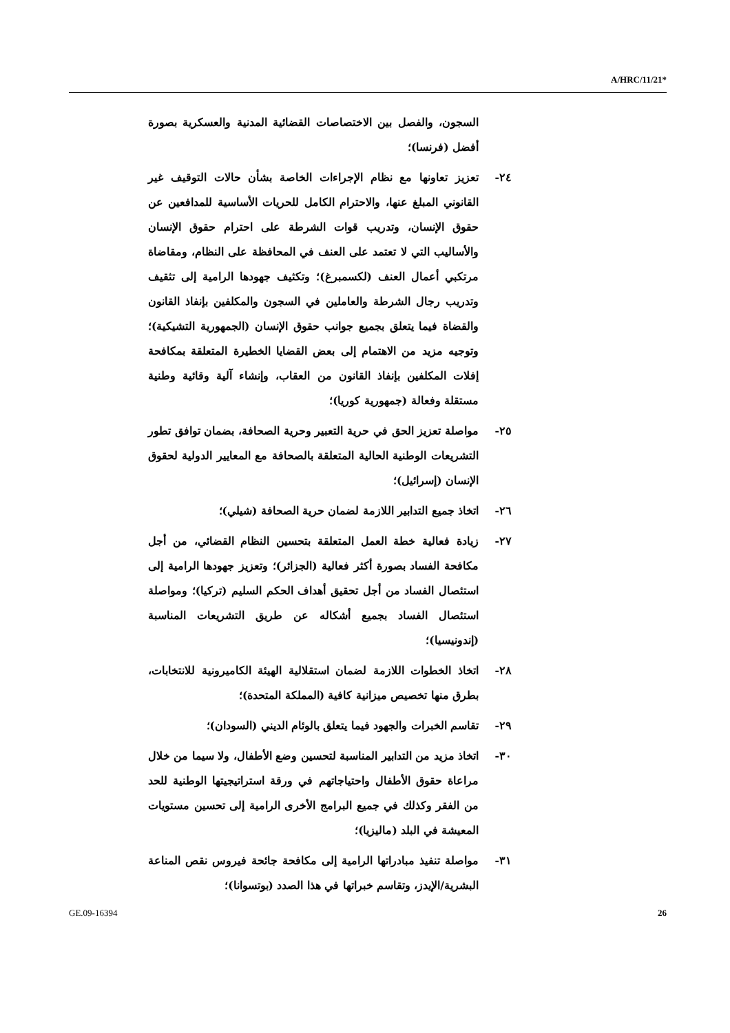A/HRC/11/21*
السجون، والفصل بين الاختصاصات القضائية المدنية والعسكرية بصورة أفضل (فرنسا)؛
٢٤- تعزيز تعاونها مع نظام الإجراءات الخاصة بشأن حالات التوقيف غير القانوني المبلغ عنها، والاحترام الكامل للحريات الأساسية للمدافعين عن حقوق الإنسان، وتدريب قوات الشرطة على احترام حقوق الإنسان والأساليب التي لا تعتمد على العنف في المحافظة على النظام، ومقاضاة مرتكبي أعمال العنف (لكسمبرغ)؛ وتكثيف جهودها الرامية إلى تثقيف وتدريب رجال الشرطة والعاملين في السجون والمكلفين بإنفاذ القانون والقضاة فيما يتعلق بجميع جوانب حقوق الإنسان (الجمهورية التشيكية)؛ وتوجيه مزيد من الاهتمام إلى بعض القضايا الخطيرة المتعلقة بمكافحة إفلات المكلفين بإنفاذ القانون من العقاب، وإنشاء آلية وقائية وطنية مستقلة وفعالة (جمهورية كوريا)؛
٢٥- مواصلة تعزيز الحق في حرية التعبير وحرية الصحافة، بضمان توافق تطور التشريعات الوطنية الحالية المتعلقة بالصحافة مع المعايير الدولية لحقوق الإنسان (إسرائيل)؛
٢٦- اتخاذ جميع التدابير اللازمة لضمان حرية الصحافة (شيلي)؛
٢٧- زيادة فعالية خطة العمل المتعلقة بتحسين النظام القضائي، من أجل مكافحة الفساد بصورة أكثر فعالية (الجزائر)؛ وتعزيز جهودها الرامية إلى استئصال الفساد من أجل تحقيق أهداف الحكم السليم (تركيا)؛ ومواصلة استئصال الفساد بجميع أشكاله عن طريق التشريعات المناسبة (إندونيسيا)؛
٢٨- اتخاذ الخطوات اللازمة لضمان استقلالية الهيئة الكاميرونية للانتخابات، بطرق منها تخصيص ميزانية كافية (المملكة المتحدة)؛
٢٩- تقاسم الخبرات والجهود فيما يتعلق بالوئام الديني (السودان)؛
٣٠- اتخاذ مزيد من التدابير المناسبة لتحسين وضع الأطفال، ولا سيما من خلال مراعاة حقوق الأطفال واحتياجاتهم في ورقة استراتيجيتها الوطنية للحد من الفقر وكذلك في جميع البرامج الأخرى الرامية إلى تحسين مستويات المعيشة في البلد (ماليزيا)؛
٣١- مواصلة تنفيذ مبادراتها الرامية إلى مكافحة جائحة فيروس نقص المناعة البشرية/الإيدز، وتقاسم خبراتها في هذا الصدد (بوتسوانا)؛
GE.09-16394 26